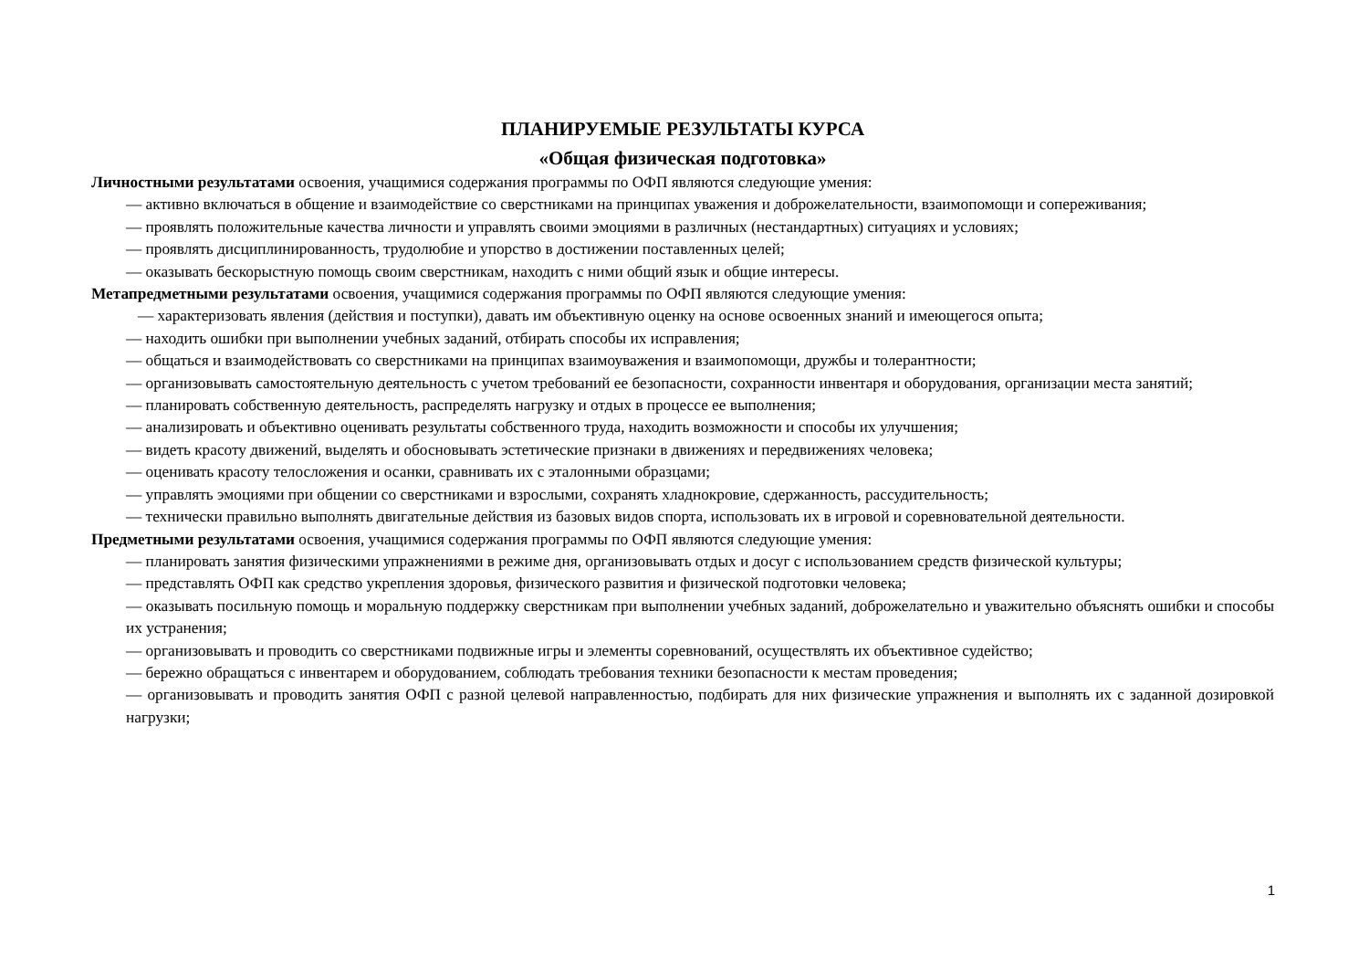ПЛАНИРУЕМЫЕ РЕЗУЛЬТАТЫ КУРСА
«Общая физическая подготовка»
Личностными результатами освоения, учащимися содержания программы по ОФП являются следующие умения:
— активно включаться в общение и взаимодействие со сверстниками на принципах уважения и доброжелательности, взаимопомощи и сопереживания;
— проявлять положительные качества личности и управлять своими эмоциями в различных (нестандартных) ситуациях и условиях;
— проявлять дисциплинированность, трудолюбие и упорство в достижении поставленных целей;
— оказывать бескорыстную помощь своим сверстникам, находить с ними общий язык и общие интересы.
Метапредметными результатами освоения, учащимися содержания программы по ОФП являются следующие умения:
— характеризовать явления (действия и поступки), давать им объективную оценку на основе освоенных знаний и имеющегося опыта;
— находить ошибки при выполнении учебных заданий, отбирать способы их исправления;
— общаться и взаимодействовать со сверстниками на принципах взаимоуважения и взаимопомощи, дружбы и толерантности;
— организовывать самостоятельную деятельность с учетом требований ее безопасности, сохранности инвентаря и оборудования, организации места занятий;
— планировать собственную деятельность, распределять нагрузку и отдых в процессе ее выполнения;
— анализировать и объективно оценивать результаты собственного труда, находить возможности и способы их улучшения;
— видеть красоту движений, выделять и обосновывать эстетические признаки в движениях и передвижениях человека;
— оценивать красоту телосложения и осанки, сравнивать их с эталонными образцами;
— управлять эмоциями при общении со сверстниками и взрослыми, сохранять хладнокровие, сдержанность, рассудительность;
— технически правильно выполнять двигательные действия из базовых видов спорта, использовать их в игровой и соревновательной деятельности.
Предметными результатами освоения, учащимися содержания программы по ОФП являются следующие умения:
— планировать занятия физическими упражнениями в режиме дня, организовывать отдых и досуг с использованием средств физической культуры;
— представлять ОФП как средство укрепления здоровья, физического развития и физической подготовки человека;
— оказывать посильную помощь и моральную поддержку сверстникам при выполнении учебных заданий, доброжелательно и уважительно объяснять ошибки и способы их устранения;
— организовывать и проводить со сверстниками подвижные игры и элементы соревнований, осуществлять их объективное судейство;
— бережно обращаться с инвентарем и оборудованием, соблюдать требования техники безопасности к местам проведения;
— организовывать и проводить занятия ОФП с разной целевой направленностью, подбирать для них физические упражнения и выполнять их с заданной дозировкой нагрузки;
1